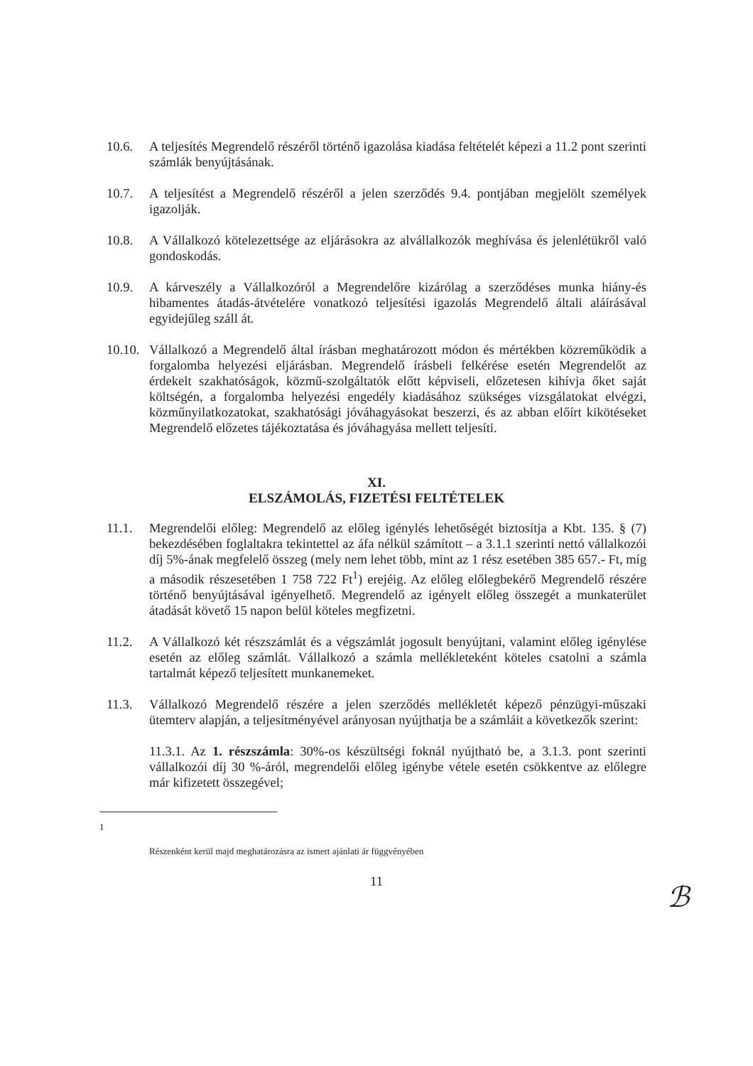10.6. A teljesítés Megrendelő részéről történő igazolása kiadása feltételét képezi a 11.2 pont szerinti számlák benyújtásának.
10.7. A teljesítést a Megrendelő részéről a jelen szerződés 9.4. pontjában megjelölt személyek igazolják.
10.8. A Vállalkozó kötelezettsége az eljárásokra az alvállalkozók meghívása és jelenlétükről való gondoskodás.
10.9. A kárveszély a Vállalkozóról a Megrendelőre kizárólag a szerződéses munka hiány-és hibamentes átadás-átvételére vonatkozó teljesítési igazolás Megrendelő általi aláírásával egyidejűleg száll át.
10.10.
Vállalkozó a Megrendelő által írásban meghatározott módon és mértékben közreműködik a forgalomba helyezési eljárásban. Megrendelő írásbeli felkérése esetén Megrendelőt az érdekelt szakhatóságok, közmű-szolgáltatók előtt képviseli, előzetesen kihívja őket saját költségén, a forgalomba helyezési engedély kiadásához szükséges vizsgálatokat elvégzi, közműnyilatkozatokat, szakhatósági jóváhagyásokat beszerzi, és az abban előírt kikötéseket Megrendelő előzetes tájékoztatása és jóváhagyása mellett teljesíti.
XI.
ELSZÁMOLÁS, FIZETÉSI FELTÉTELEK
11.1. Megrendelői előleg: Megrendelő az előleg igénylés lehetőségét biztosítja a Kbt. 135. § (7) bekezdésében foglaltakra tekintettel az áfa nélkül számított – a 3.1.1 szerinti nettó vállalkozói díj 5%-ának megfelelő összeg (mely nem lehet több, mint az 1 rész esetében 385 657.- Ft, míg a második részesetében 1 758 722 Ft<sup>1</sup>) erejéig. Az előleg előlegbekérő Megrendelő részére történő benyújtásával igényelhető. Megrendelő az igényelt előleg összegét a munkaterület átadását követő 15 napon belül köteles megfizetni.
11.2. A Vállalkozó két részszámlát és a végszámlát jogosult benyújtani, valamint előleg igénylése esetén az előleg számlát. Vállalkozó a számla mellékleteként köteles csatolni a számla tartalmát képező teljesített munkanemeket.
11.3. Vállalkozó Megrendelő részére a jelen szerződés mellékletét képező pénzügyi-műszaki ütemterv alapján, a teljesítményével arányosan nyújthatja be a számláit a következők szerint:
11.3.1. Az 1. részszámla: 30%-os készültségi foknál nyújtható be, a 3.1.3. pont szerinti vállalkozói díj 30 %-áról, megrendelői előleg igénybe vétele esetén csökkentve az előlegre már kifizetett összegével;
1
Részenként kerül majd meghatározásra az ismert ajánlati ár függvényében
11
ℬ